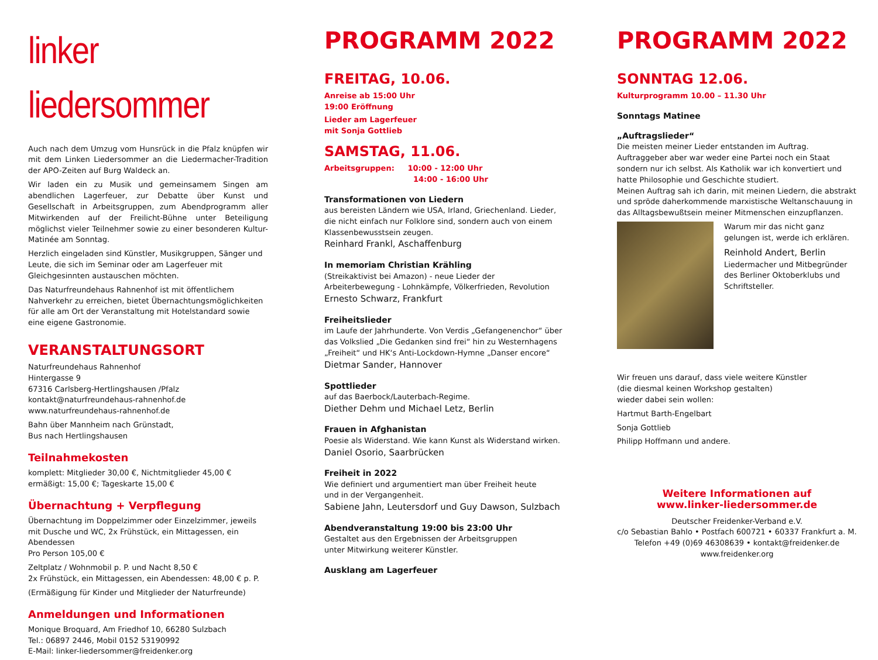linker liedersommer
Auch nach dem Umzug vom Hunsrück in die Pfalz knüpfen wir mit dem Linken Liedersommer an die Liedermacher-Tradition der APO-Zeiten auf Burg Waldeck an.
Wir laden ein zu Musik und gemeinsamem Singen am abendlichen Lagerfeuer, zur Debatte über Kunst und Gesellschaft in Arbeitsgruppen, zum Abendprogramm aller Mitwirkenden auf der Freilicht-Bühne unter Beteiligung möglichst vieler Teilnehmer sowie zu einer besonderen Kultur-Matinée am Sonntag.
Herzlich eingeladen sind Künstler, Musikgruppen, Sänger und Leute, die sich im Seminar oder am Lagerfeuer mit Gleichgesinnten austauschen möchten.
Das Naturfreundehaus Rahnenhof ist mit öffentlichem Nahverkehr zu erreichen, bietet Übernachtungsmöglichkeiten für alle am Ort der Veranstaltung mit Hotelstandard sowie eine eigene Gastronomie.
VERANSTALTUNGSORT
Naturfreundehaus Rahnenhof
Hintergasse 9
67316 Carlsberg-Hertlingshausen /Pfalz
kontakt@naturfreundehaus-rahnenhof.de
www.naturfreundehaus-rahnenhof.de
Bahn über Mannheim nach Grünstadt,
Bus nach Hertlingshausen
Teilnahmekosten
komplett: Mitglieder 30,00 €, Nichtmitglieder 45,00 €
ermäßigt: 15,00 €; Tageskarte 15,00 €
Übernachtung + Verpflegung
Übernachtung im Doppelzimmer oder Einzelzimmer, jeweils mit Dusche und WC, 2x Frühstück, ein Mittagessen, ein Abendessen
Pro Person 105,00 €
Zeltplatz / Wohnmobil p. P. und Nacht 8,50 €
2x Frühstück, ein Mittagessen, ein Abendessen: 48,00 € p. P.
(Ermäßigung für Kinder und Mitglieder der Naturfreunde)
Anmeldungen und Informationen
Monique Broquard, Am Friedhof 10, 66280 Sulzbach
Tel.: 06897 2446, Mobil 0152 53190992
E-Mail: linker-liedersommer@freidenker.org
PROGRAMM 2022
FREITAG, 10.06.
Anreise ab 15:00 Uhr
19:00 Eröffnung
Lieder am Lagerfeuer
mit Sonja Gottlieb
SAMSTAG, 11.06.
Arbeitsgruppen: 10:00 - 12:00 Uhr
14:00 - 16:00 Uhr
Transformationen von Liedern
aus bereisten Ländern wie USA, Irland, Griechenland. Lieder, die nicht einfach nur Folklore sind, sondern auch von einem Klassenbewusstsein zeugen.
Reinhard Frankl, Aschaffenburg
In memoriam Christian Krähling
(Streikaktivist bei Amazon) - neue Lieder der Arbeiterbewegung - Lohnkämpfe, Völkerfrieden, Revolution
Ernesto Schwarz, Frankfurt
Freiheitslieder
im Laufe der Jahrhunderte. Von Verdis „Gefangenenchor“ über das Volkslied „Die Gedanken sind frei“ hin zu Westernhagens „Freiheit“ und HK‘s Anti-Lockdown-Hymne „Danser encore“
Dietmar Sander, Hannover
Spottlieder
auf das Baerbock/Lauterbach-Regime.
Diether Dehm und Michael Letz, Berlin
Frauen in Afghanistan
Poesie als Widerstand. Wie kann Kunst als Widerstand wirken.
Daniel Osorio, Saarbrücken
Freiheit in 2022
Wie definiert und argumentiert man über Freiheit heute
und in der Vergangenheit.
Sabiene Jahn, Leutersdorf und Guy Dawson, Sulzbach
Abendveranstaltung 19:00 bis 23:00 Uhr
Gestaltet aus den Ergebnissen der Arbeitsgruppen
unter Mitwirkung weiterer Künstler.
Ausklang am Lagerfeuer
PROGRAMM 2022
SONNTAG 12.06.
Kulturprogramm 10.00 – 11.30 Uhr
Sonntags Matinee
„Auftragslieder“
Die meisten meiner Lieder entstanden im Auftrag. Auftraggeber aber war weder eine Partei noch ein Staat sondern nur ich selbst. Als Katholik war ich konvertiert und hatte Philosophie und Geschichte studiert.
Meinen Auftrag sah ich darin, mit meinen Liedern, die abstrakt und spröde daherkommende marxistische Weltanschauung in das Alltagsbewußtsein meiner Mitmenschen einzupflanzen.
Warum mir das nicht ganz gelungen ist, werde ich erklären.
Reinhold Andert, Berlin
Liedermacher und Mitbegründer des Berliner Oktoberklubs und Schriftsteller.
Wir freuen uns darauf, dass viele weitere Künstler
(die diesmal keinen Workshop gestalten)
wieder dabei sein wollen:
Hartmut Barth-Engelbart
Sonja Gottlieb
Philipp Hoffmann und andere.
Weitere Informationen auf
www.linker-liedersommer.de
Deutscher Freidenker-Verband e.V.
c/o Sebastian Bahlo • Postfach 600721 • 60337 Frankfurt a. M.
Telefon +49 (0)69 46308639 • kontakt@freidenker.de
www.freidenker.org